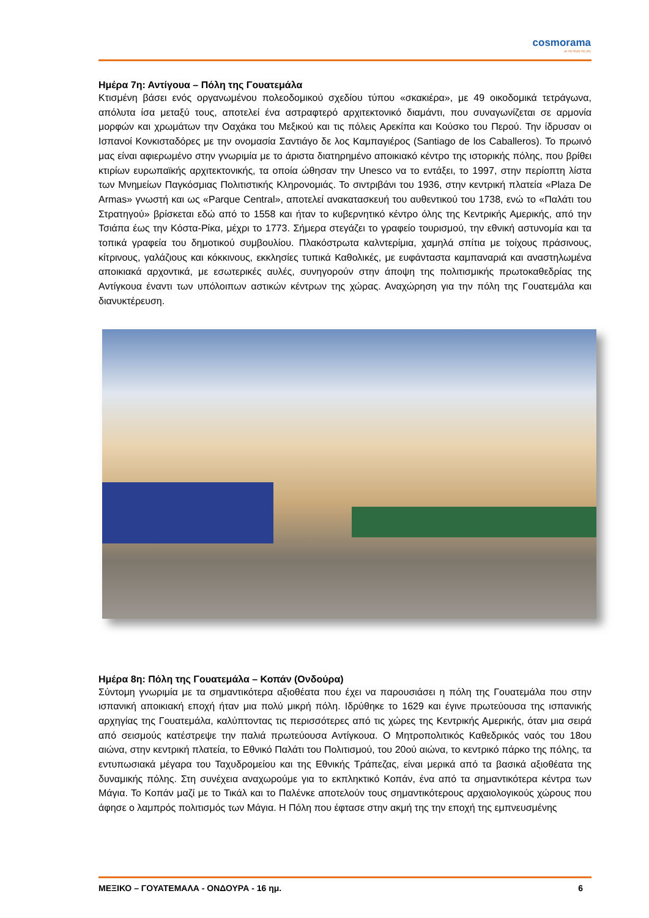cosmorama
με την άκρη της γης
Ημέρα 7η: Αντίγουα – Πόλη της Γουατεμάλα
Κτισμένη βάσει ενός οργανωμένου πολεοδομικού σχεδίου τύπου «σκακιέρα», με 49 οικοδομικά τετράγωνα, απόλυτα ίσα μεταξύ τους, αποτελεί ένα αστραφτερό αρχιτεκτονικό διαμάντι, που συναγωνίζεται σε αρμονία μορφών και χρωμάτων την Οαχάκα του Μεξικού και τις πόλεις Αρεκίπα και Κούσκο του Περού. Την ίδρυσαν οι Ισπανοί Κονκισταδόρες με την ονομασία Σαντιάγο δε λος Καμπαγιέρος (Santiago de los Caballeros). Το πρωινό μας είναι αφιερωμένο στην γνωριμία με το άριστα διατηρημένο αποικιακό κέντρο της ιστορικής πόλης, που βρίθει κτιρίων ευρωπαϊκής αρχιτεκτονικής, τα οποία ώθησαν την Unesco να το εντάξει, το 1997, στην περίοπτη λίστα των Μνημείων Παγκόσμιας Πολιτιστικής Κληρονομιάς. Το σιντριβάνι του 1936, στην κεντρική πλατεία «Plaza De Armas» γνωστή και ως «Parque Central», αποτελεί ανακατασκευή του αυθεντικού του 1738, ενώ το «Παλάτι του Στρατηγού» βρίσκεται εδώ από το 1558 και ήταν το κυβερνητικό κέντρο όλης της Κεντρικής Αμερικής, από την Τσιάπα έως την Κόστα-Ρίκα, μέχρι το 1773. Σήμερα στεγάζει το γραφείο τουρισμού, την εθνική αστυνομία και τα τοπικά γραφεία του δημοτικού συμβουλίου. Πλακόστρωτα καλντερίμια, χαμηλά σπίτια με τοίχους πράσινους, κίτρινους, γαλάζιους και κόκκινους, εκκλησίες τυπικά Καθολικές, με ευφάνταστα καμπαναριά και αναστηλωμένα αποικιακά αρχοντικά, με εσωτερικές αυλές, συνηγορούν στην άποψη της πολιτισμικής πρωτοκαθεδρίας της Αντίγκουα έναντι των υπόλοιπων αστικών κέντρων της χώρας. Αναχώρηση για την πόλη της Γουατεμάλα και διανυκτέρευση.
Ημέρα 8η: Πόλη της Γουατεμάλα – Κοπάν (Ονδούρα)
Σύντομη γνωριμία με τα σημαντικότερα αξιοθέατα που έχει να παρουσιάσει η πόλη της Γουατεμάλα που στην ισπανική αποικιακή εποχή ήταν μια πολύ μικρή πόλη. Ιδρύθηκε το 1629 και έγινε πρωτεύουσα της ισπανικής αρχηγίας της Γουατεμάλα, καλύπτοντας τις περισσότερες από τις χώρες της Κεντρικής Αμερικής, όταν μια σειρά από σεισμούς κατέστρεψε την παλιά πρωτεύουσα Αντίγκουα. Ο Μητροπολιτικός Καθεδρικός ναός του 18ου αιώνα, στην κεντρική πλατεία, το Εθνικό Παλάτι του Πολιτισμού, του 20ού αιώνα, το κεντρικό πάρκο της πόλης, τα εντυπωσιακά μέγαρα του Ταχυδρομείου και της Εθνικής Τράπεζας, είναι μερικά από τα βασικά αξιοθέατα της δυναμικής πόλης. Στη συνέχεια αναχωρούμε για το εκπληκτικό Κοπάν, ένα από τα σημαντικότερα κέντρα των Μάγια. Το Κοπάν μαζί με το Τικάλ και το Παλένκε αποτελούν τους σημαντικότερους αρχαιολογικούς χώρους που άφησε ο λαμπρός πολιτισμός των Μάγια. Η Πόλη που έφτασε στην ακμή της την εποχή της εμπνευσμένης
ΜΕΞΙΚΟ – ΓΟΥΑΤΕΜΑΛΑ - ΟΝΔΟΥΡΑ - 16 ημ. 6